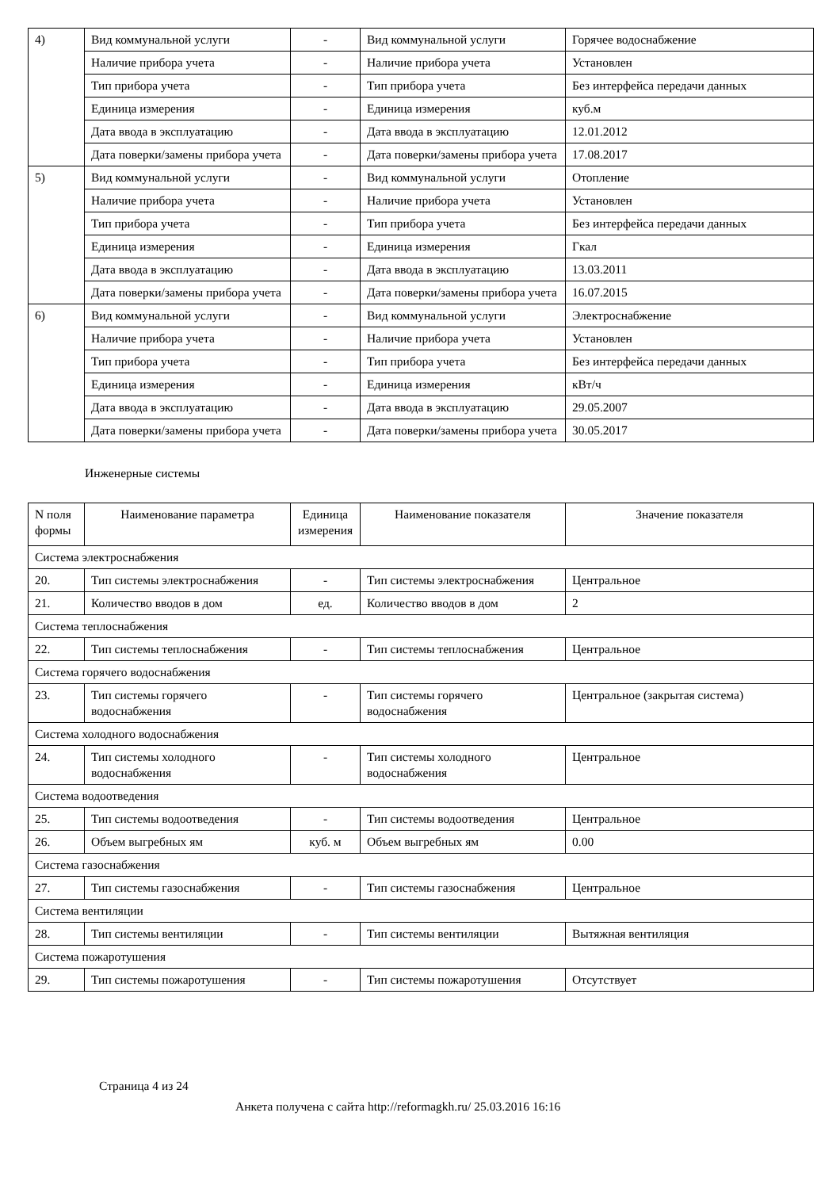| 4) | Вид коммунальной услуги | - | Вид коммунальной услуги | Горячее водоснабжение |
| | Наличие прибора учета | - | Наличие прибора учета | Установлен |
| | Тип прибора учета | - | Тип прибора учета | Без интерфейса передачи данных |
| | Единица измерения | - | Единица измерения | куб.м |
| | Дата ввода в эксплуатацию | - | Дата ввода в эксплуатацию | 12.01.2012 |
| | Дата поверки/замены прибора учета | - | Дата поверки/замены прибора учета | 17.08.2017 |
| 5) | Вид коммунальной услуги | - | Вид коммунальной услуги | Отопление |
| | Наличие прибора учета | - | Наличие прибора учета | Установлен |
| | Тип прибора учета | - | Тип прибора учета | Без интерфейса передачи данных |
| | Единица измерения | - | Единица измерения | Гкал |
| | Дата ввода в эксплуатацию | - | Дата ввода в эксплуатацию | 13.03.2011 |
| | Дата поверки/замены прибора учета | - | Дата поверки/замены прибора учета | 16.07.2015 |
| 6) | Вид коммунальной услуги | - | Вид коммунальной услуги | Электроснабжение |
| | Наличие прибора учета | - | Наличие прибора учета | Установлен |
| | Тип прибора учета | - | Тип прибора учета | Без интерфейса передачи данных |
| | Единица измерения | - | Единица измерения | кВт/ч |
| | Дата ввода в эксплуатацию | - | Дата ввода в эксплуатацию | 29.05.2007 |
| | Дата поверки/замены прибора учета | - | Дата поверки/замены прибора учета | 30.05.2017 |
Инженерные системы
| N поля формы | Наименование параметра | Единица измерения | Наименование показателя | Значение показателя |
| --- | --- | --- | --- | --- |
| Система электроснабжения | | | | |
| 20. | Тип системы электроснабжения | - | Тип системы электроснабжения | Центральное |
| 21. | Количество вводов в дом | ед. | Количество вводов в дом | 2 |
| Система теплоснабжения | | | | |
| 22. | Тип системы теплоснабжения | - | Тип системы теплоснабжения | Центральное |
| Система горячего водоснабжения | | | | |
| 23. | Тип системы горячего водоснабжения | - | Тип системы горячего водоснабжения | Центральное (закрытая система) |
| Система холодного водоснабжения | | | | |
| 24. | Тип системы холодного водоснабжения | - | Тип системы холодного водоснабжения | Центральное |
| Система водоотведения | | | | |
| 25. | Тип системы водоотведения | - | Тип системы водоотведения | Центральное |
| 26. | Объем выгребных ям | куб. м | Объем выгребных ям | 0.00 |
| Система газоснабжения | | | | |
| 27. | Тип системы газоснабжения | - | Тип системы газоснабжения | Центральное |
| Система вентиляции | | | | |
| 28. | Тип системы вентиляции | - | Тип системы вентиляции | Вытяжная вентиляция |
| Система пожаротушения | | | | |
| 29. | Тип системы пожаротушения | - | Тип системы пожаротушения | Отсутствует |
Страница 4 из 24
Анкета получена с сайта http://reformagkh.ru/ 25.03.2016 16:16